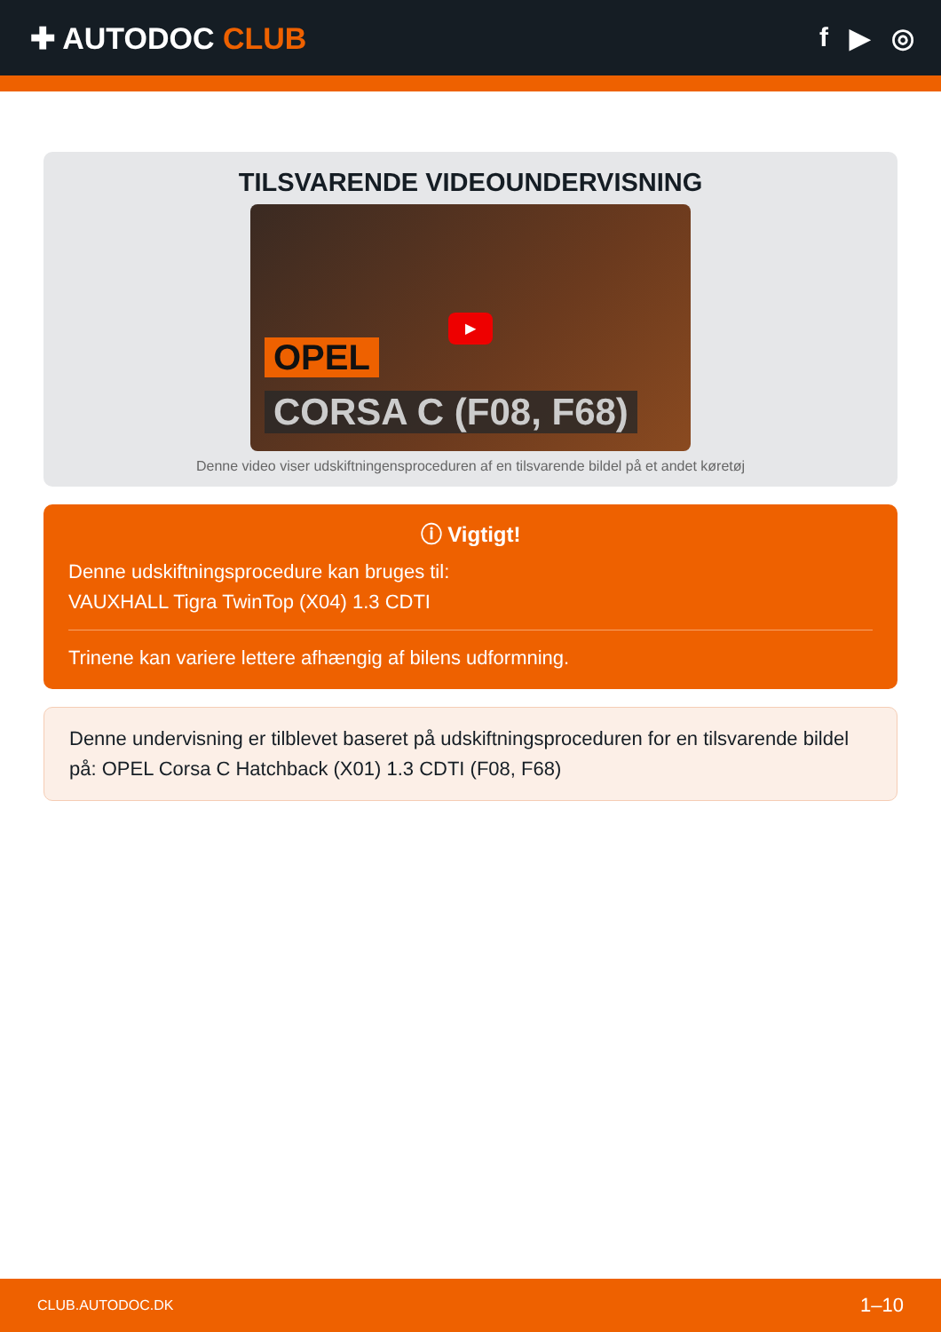✚ AUTODOC CLUB f ▶ ◎
TILSVARENDE VIDEOUNDERVISNING
▶
OPEL
CORSA C (F08, F68)
Denne video viser udskiftningensproceduren af en tilsvarende bildel på et andet køretøj
ⓘ Vigtigt!
Denne udskiftningsprocedure kan bruges til:
VAUXHALL Tigra TwinTop (X04) 1.3 CDTI
Trinene kan variere lettere afhængig af bilens udformning.
Denne undervisning er tilblevet baseret på udskiftningsproceduren for en tilsvarende bildel på: OPEL Corsa C Hatchback (X01) 1.3 CDTI (F08, F68)
CLUB.AUTODOC.DK 1–10